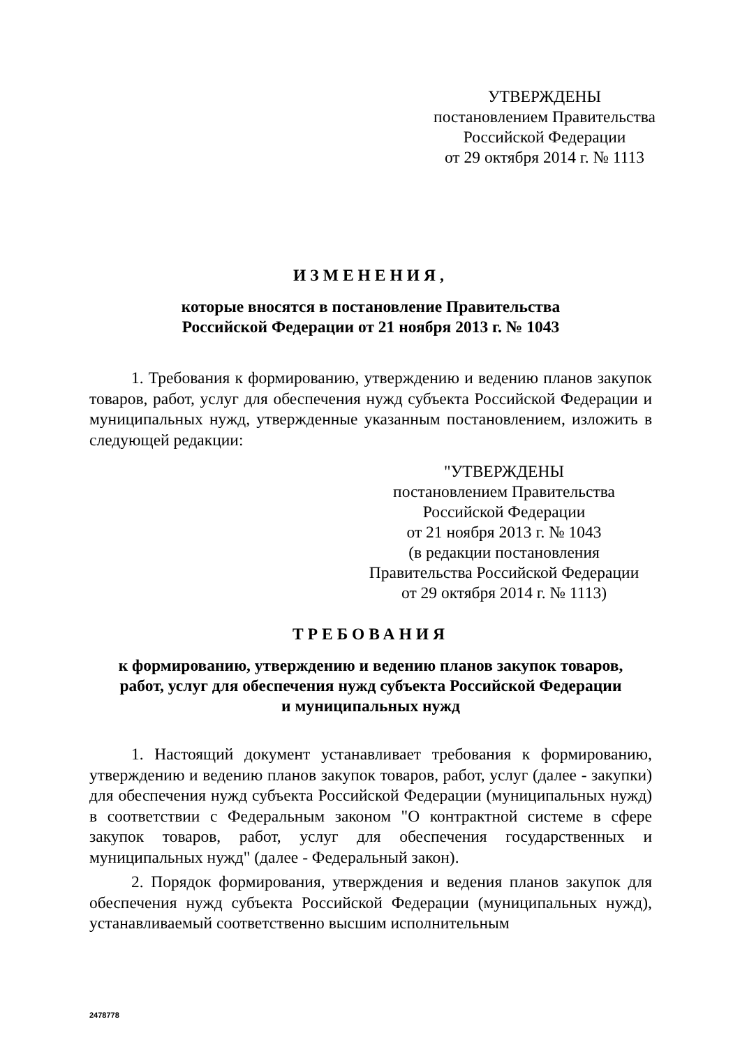УТВЕРЖДЕНЫ
постановлением Правительства
Российской Федерации
от 29 октября 2014 г. № 1113
ИЗМЕНЕНИЯ,
которые вносятся в постановление Правительства
Российской Федерации от 21 ноября 2013 г. № 1043
1. Требования к формированию, утверждению и ведению планов закупок товаров, работ, услуг для обеспечения нужд субъекта Российской Федерации и муниципальных нужд, утвержденные указанным постановлением, изложить в следующей редакции:
"УТВЕРЖДЕНЫ
постановлением Правительства
Российской Федерации
от 21 ноября 2013 г. № 1043
(в редакции постановления
Правительства Российской Федерации
от 29 октября 2014 г. № 1113)
ТРЕБОВАНИЯ
к формированию, утверждению и ведению планов закупок товаров,
работ, услуг для обеспечения нужд субъекта Российской Федерации
и муниципальных нужд
1. Настоящий документ устанавливает требования к формированию, утверждению и ведению планов закупок товаров, работ, услуг (далее - закупки) для обеспечения нужд субъекта Российской Федерации (муниципальных нужд) в соответствии с Федеральным законом "О контрактной системе в сфере закупок товаров, работ, услуг для обеспечения государственных и муниципальных нужд" (далее - Федеральный закон).
2. Порядок формирования, утверждения и ведения планов закупок для обеспечения нужд субъекта Российской Федерации (муниципальных нужд), устанавливаемый соответственно высшим исполнительным
2478778